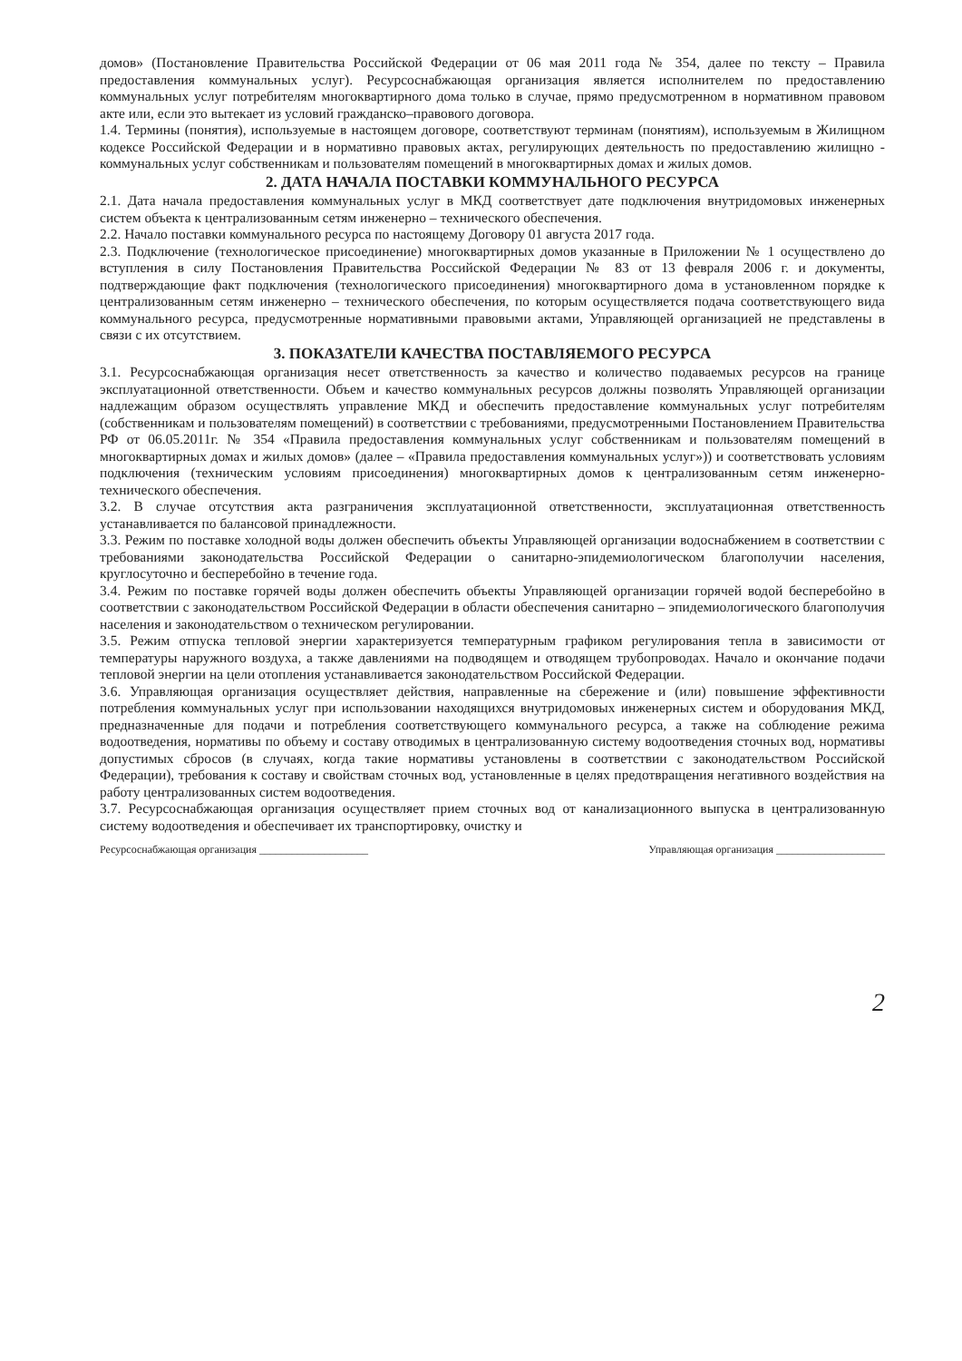домов» (Постановление Правительства Российской Федерации от 06 мая 2011 года № 354, далее по тексту – Правила предоставления коммунальных услуг). Ресурсоснабжающая организация является исполнителем по предоставлению коммунальных услуг потребителям многоквартирного дома только в случае, прямо предусмотренном в нормативном правовом акте или, если это вытекает из условий гражданско–правового договора.
1.4. Термины (понятия), используемые в настоящем договоре, соответствуют терминам (понятиям), используемым в Жилищном кодексе Российской Федерации и в нормативно правовых актах, регулирующих деятельность по предоставлению жилищно - коммунальных услуг собственникам и пользователям помещений в многоквартирных домах и жилых домов.
2. ДАТА НАЧАЛА ПОСТАВКИ КОММУНАЛЬНОГО РЕСУРСА
2.1. Дата начала предоставления коммунальных услуг в МКД соответствует дате подключения внутридомовых инженерных систем объекта к централизованным сетям инженерно – технического обеспечения.
2.2. Начало поставки коммунального ресурса по настоящему Договору 01 августа 2017 года.
2.3. Подключение (технологическое присоединение) многоквартирных домов указанные в Приложении № 1 осуществлено до вступления в силу Постановления Правительства Российской Федерации № 83 от 13 февраля 2006 г. и документы, подтверждающие факт подключения (технологического присоединения) многоквартирного дома в установленном порядке к централизованным сетям инженерно – технического обеспечения, по которым осуществляется подача соответствующего вида коммунального ресурса, предусмотренные нормативными правовыми актами, Управляющей организацией не представлены в связи с их отсутствием.
3. ПОКАЗАТЕЛИ КАЧЕСТВА ПОСТАВЛЯЕМОГО РЕСУРСА
3.1. Ресурсоснабжающая организация несет ответственность за качество и количество подаваемых ресурсов на границе эксплуатационной ответственности. Объем и качество коммунальных ресурсов должны позволять Управляющей организации надлежащим образом осуществлять управление МКД и обеспечить предоставление коммунальных услуг потребителям (собственникам и пользователям помещений) в соответствии с требованиями, предусмотренными Постановлением Правительства РФ от 06.05.2011г. № 354 «Правила предоставления коммунальных услуг собственникам и пользователям помещений в многоквартирных домах и жилых домов» (далее – «Правила предоставления коммунальных услуг»)) и соответствовать условиям подключения (техническим условиям присоединения) многоквартирных домов к централизованным сетям инженерно-технического обеспечения.
3.2. В случае отсутствия акта разграничения эксплуатационной ответственности, эксплуатационная ответственность устанавливается по балансовой принадлежности.
3.3. Режим по поставке холодной воды должен обеспечить объекты Управляющей организации водоснабжением в соответствии с требованиями законодательства Российской Федерации о санитарно-эпидемиологическом благополучии населения, круглосуточно и бесперебойно в течение года.
3.4. Режим по поставке горячей воды должен обеспечить объекты Управляющей организации горячей водой бесперебойно в соответствии с законодательством Российской Федерации в области обеспечения санитарно – эпидемиологического благополучия населения и законодательством о техническом регулировании.
3.5. Режим отпуска тепловой энергии характеризуется температурным графиком регулирования тепла в зависимости от температуры наружного воздуха, а также давлениями на подводящем и отводящем трубопроводах. Начало и окончание подачи тепловой энергии на цели отопления устанавливается законодательством Российской Федерации.
3.6. Управляющая организация осуществляет действия, направленные на сбережение и (или) повышение эффективности потребления коммунальных услуг при использовании находящихся внутридомовых инженерных систем и оборудования МКД, предназначенные для подачи и потребления соответствующего коммунального ресурса, а также на соблюдение режима водоотведения, нормативы по объему и составу отводимых в централизованную систему водоотведения сточных вод, нормативы допустимых сбросов (в случаях, когда такие нормативы установлены в соответствии с законодательством Российской Федерации), требования к составу и свойствам сточных вод, установленные в целях предотвращения негативного воздействия на работу централизованных систем водоотведения.
3.7. Ресурсоснабжающая организация осуществляет прием сточных вод от канализационного выпуска в централизованную систему водоотведения и обеспечивает их транспортировку, очистку и
Ресурсоснабжающая организация ____________________ Управляющая организация ____________________
2